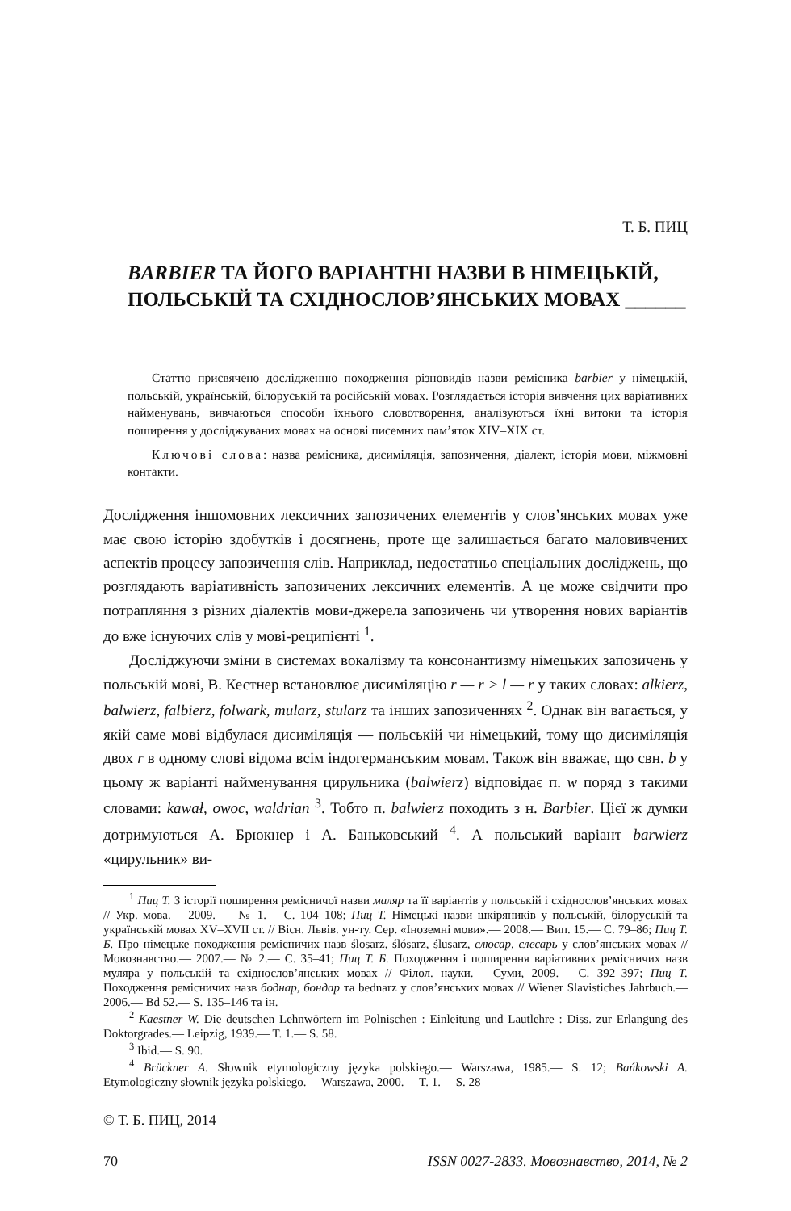Т. Б. ПИЦ
BARBIER ТА ЙОГО ВАРІАНТНІ НАЗВИ В НІМЕЦЬКІЙ, ПОЛЬСЬКІЙ ТА СХІДНОСЛОВ’ЯНСЬКИХ МОВАХ ______
Статтю присвячено дослідженню походження різновидів назви ремісника barbier у німецькій, польській, українській, білоруській та російській мовах. Розглядається історія вивчення цих варіативних найменувань, вивчаються способи їхнього словотворення, аналізуються їхні витоки та історія поширення у досліджуваних мовах на основі писемних пам’яток XIV–XIX ст.
Ключові слова: назва ремісника, дисиміляція, запозичення, діалект, історія мови, міжмовні контакти.
Дослідження іншомовних лексичних запозичених елементів у слов’янських мовах уже має свою історію здобутків і досягнень, проте ще залишається багато маловивчених аспектів процесу запозичення слів. Наприклад, недостатньо спеціальних досліджень, що розглядають варіативність запозичених лексичних елементів. А це може свідчити про потрапляння з різних діалектів мови-джерела запозичень чи утворення нових варіантів до вже існуючих слів у мові-реципієнті <sup>1</sup>.
Досліджуючи зміни в системах вокалізму та консонантизму німецьких запозичень у польській мові, В. Кестнер встановлює дисиміляцію r — r > l — r у таких словах: alkierz, balwierz, falbierz, folwark, mularz, stularz та інших запозиченнях <sup>2</sup>. Однак він вагається, у якій саме мові відбулася дисиміляція — польській чи німецький, тому що дисиміляція двох r в одному слові відома всім індогерманським мовам. Також він вважає, що свн. b у цьому ж варіанті найменування цирульника (balwierz) відповідає п. w поряд з такими словами: kawał, owoc, waldrian <sup>3</sup>. Тобто п. balwierz походить з н. Barbier. Цієї ж думки дотримуються А. Брюкнер і А. Баньковський <sup>4</sup>. А польський варіант barwierz «цирульник» ви-
<sup>1</sup> Пиц Т. З історії поширення ремісничої назви маляр та її варіантів у польській і східнослов’янських мовах // Укр. мова.— 2009. — № 1.— С. 104–108; Пиц Т. Німецькі назви шкіряників у польській, білоруській та українській мовах XV–XVII ст. // Вісн. Львів. ун-ту. Сер. «Іноземні мови».— 2008.— Вип. 15.— С. 79–86; Пиц Т. Б. Про німецьке походження ремісничих назв ślosarz, ślósarz, ślusarz, слюсар, слесарь у слов’янських мовах // Мовознавство.— 2007.— № 2.— С. 35–41; Пиц Т. Б. Походження і поширення варіативних ремісничих назв муляра у польській та східнослов’янських мовах // Філол. науки.— Суми, 2009.— С. 392–397; Пиц Т. Походження ремісничих назв боднар, бондар та bednarz у слов’янських мовах // Wiener Slavistiches Jahrbuch.— 2006.— Bd 52.— S. 135–146 та ін.
<sup>2</sup> Kaestner W. Die deutschen Lehnwörtern im Polnischen : Einleitung und Lautlehre : Diss. zur Erlangung des Doktorgrades.— Leipzig, 1939.— T. 1.— S. 58.
<sup>3</sup> Ibid.— S. 90.
<sup>4</sup> Brückner A. Słownik etymologiczny języka polskiego.— Warszawa, 1985.— S. 12; Bańkowski A. Etymologiczny słownik języka polskiego.— Warszawa, 2000.— T. 1.— S. 28
© Т. Б. ПИЦ, 2014
70 ISSN 0027-2833. Мовознавство, 2014, № 2